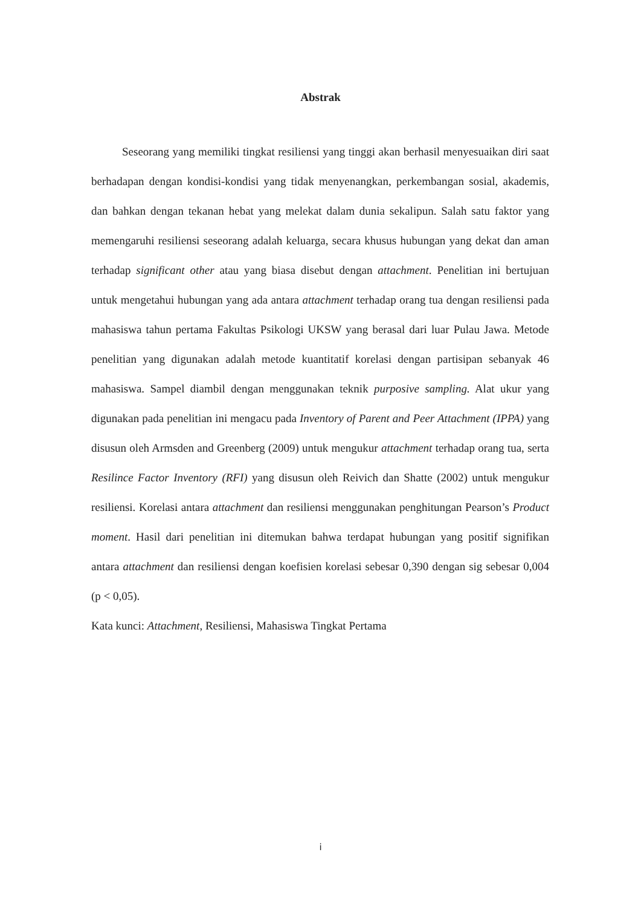Abstrak
Seseorang yang memiliki tingkat resiliensi yang tinggi akan berhasil menyesuaikan diri saat berhadapan dengan kondisi-kondisi yang tidak menyenangkan, perkembangan sosial, akademis, dan bahkan dengan tekanan hebat yang melekat dalam dunia sekalipun. Salah satu faktor yang memengaruhi resiliensi seseorang adalah keluarga, secara khusus hubungan yang dekat dan aman terhadap significant other atau yang biasa disebut dengan attachment. Penelitian ini bertujuan untuk mengetahui hubungan yang ada antara attachment terhadap orang tua dengan resiliensi pada mahasiswa tahun pertama Fakultas Psikologi UKSW yang berasal dari luar Pulau Jawa. Metode penelitian yang digunakan adalah metode kuantitatif korelasi dengan partisipan sebanyak 46 mahasiswa. Sampel diambil dengan menggunakan teknik purposive sampling. Alat ukur yang digunakan pada penelitian ini mengacu pada Inventory of Parent and Peer Attachment (IPPA) yang disusun oleh Armsden and Greenberg (2009) untuk mengukur attachment terhadap orang tua, serta Resilince Factor Inventory (RFI) yang disusun oleh Reivich dan Shatte (2002) untuk mengukur resiliensi. Korelasi antara attachment dan resiliensi menggunakan penghitungan Pearson’s Product moment. Hasil dari penelitian ini ditemukan bahwa terdapat hubungan yang positif signifikan antara attachment dan resiliensi dengan koefisien korelasi sebesar 0,390 dengan sig sebesar 0,004 (p < 0,05).
Kata kunci: Attachment, Resiliensi, Mahasiswa Tingkat Pertama
i